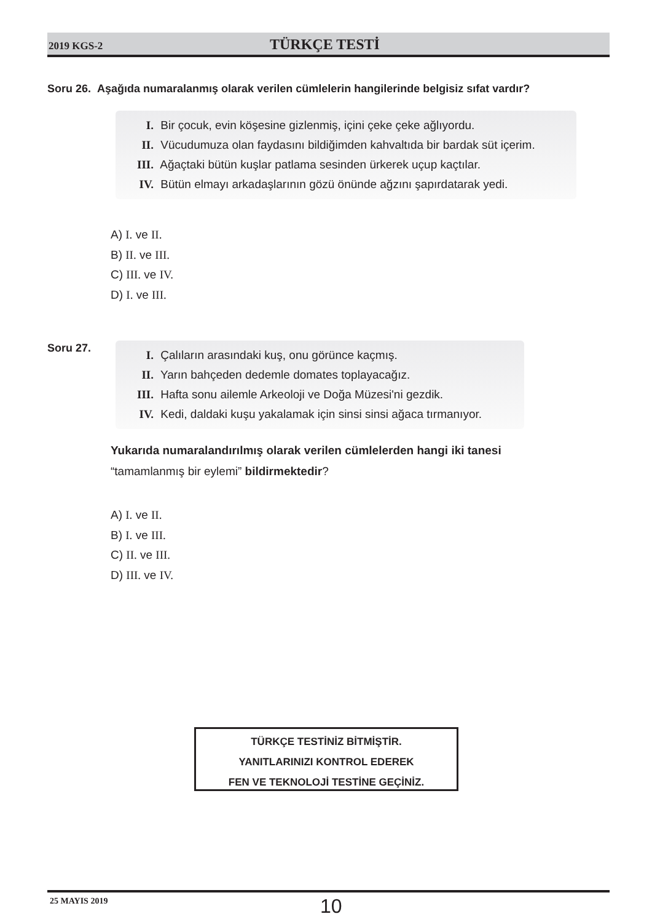2019 KGS-2
TÜRKÇE TESTİ
Soru 26. Aşağıda numaralanmış olarak verilen cümlelerin hangilerinde belgisiz sıfat vardır?
I. Bir çocuk, evin köşesine gizlenmiş, içini çeke çeke ağlıyordu.
II. Vücudumuza olan faydasını bildiğimden kahvaltıda bir bardak süt içerim.
III. Ağaçtaki bütün kuşlar patlama sesinden ürkerek uçup kaçtılar.
IV. Bütün elmayı arkadaşlarının gözü önünde ağzını şapırdatarak yedi.
A) I. ve II.
B) II. ve III.
C) III. ve IV.
D) I. ve III.
Soru 27.
I. Çalıların arasındaki kuş, onu görünce kaçmış.
II. Yarın bahçeden dedemle domates toplayacağız.
III. Hafta sonu ailemle Arkeoloji ve Doğa Müzesi'ni gezdik.
IV. Kedi, daldaki kuşu yakalamak için sinsi sinsi ağaca tırmanıyor.
Yukarıda numaralandırılmış olarak verilen cümlelerden hangi iki tanesi
“tamamlanmış bir eylemi” bildirmektedir?
A) I. ve II.
B) I. ve III.
C) II. ve III.
D) III. ve IV.
TÜRKÇE TESTİNİZ BİTMİŞTİR.
YANITLARINIZI KONTROL EDEREK
FEN VE TEKNOLOJİ TESTİNE GEÇİNİZ.
25 MAYIS 2019
10